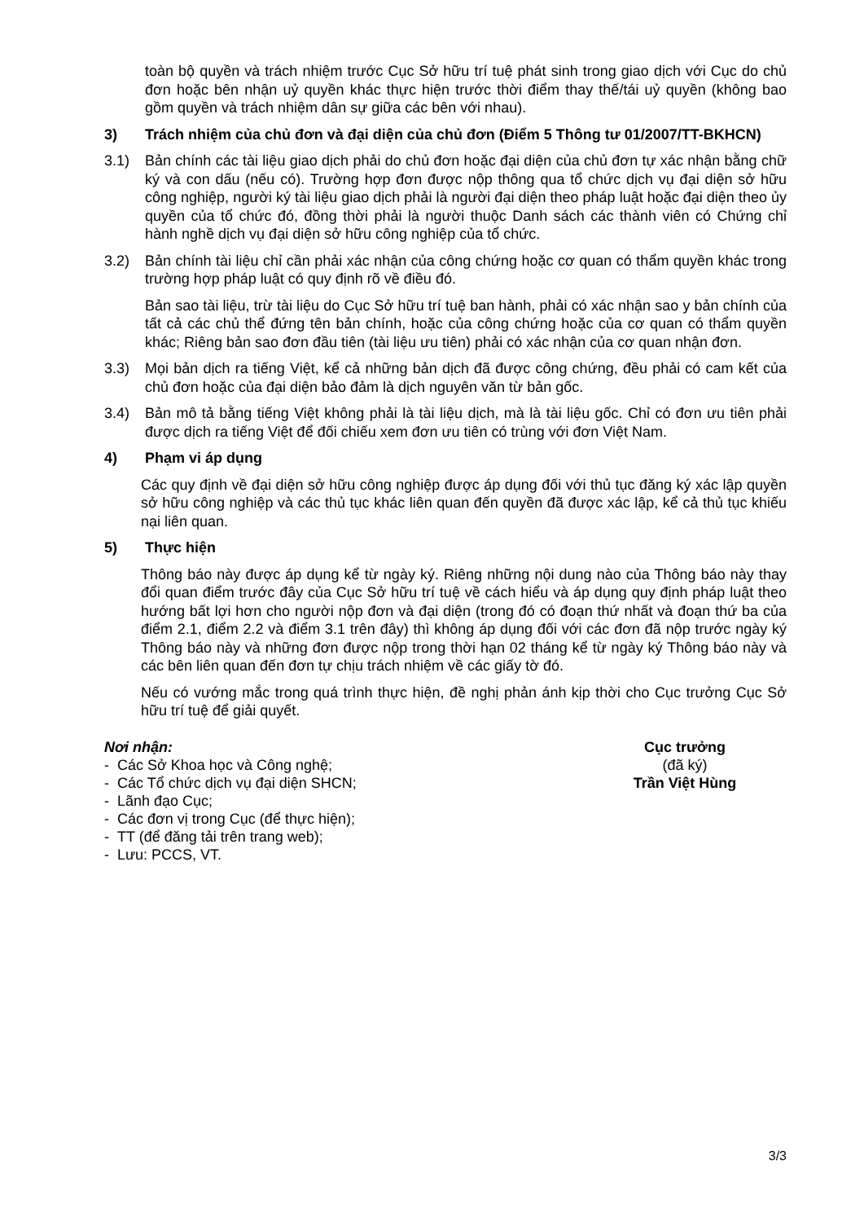toàn bộ quyền và trách nhiệm trước Cục Sở hữu trí tuệ phát sinh trong giao dịch với Cục do chủ đơn hoặc bên nhận uỷ quyền khác thực hiện trước thời điểm thay thế/tái uỷ quyền (không bao gồm quyền và trách nhiệm dân sự giữa các bên với nhau).
3) Trách nhiệm của chủ đơn và đại diện của chủ đơn (Điểm 5 Thông tư 01/2007/TT-BKHCN)
3.1) Bản chính các tài liệu giao dịch phải do chủ đơn hoặc đại diện của chủ đơn tự xác nhận bằng chữ ký và con dấu (nếu có). Trường hợp đơn được nộp thông qua tổ chức dịch vụ đại diện sở hữu công nghiệp, người ký tài liệu giao dịch phải là người đại diện theo pháp luật hoặc đại diện theo ủy quyền của tổ chức đó, đồng thời phải là người thuộc Danh sách các thành viên có Chứng chỉ hành nghề dịch vụ đại diện sở hữu công nghiệp của tổ chức.
3.2) Bản chính tài liệu chỉ cần phải xác nhận của công chứng hoặc cơ quan có thẩm quyền khác trong trường hợp pháp luật có quy định rõ về điều đó.
Bản sao tài liệu, trừ tài liệu do Cục Sở hữu trí tuệ ban hành, phải có xác nhận sao y bản chính của tất cả các chủ thể đứng tên bản chính, hoặc của công chứng hoặc của cơ quan có thẩm quyền khác; Riêng bản sao đơn đầu tiên (tài liệu ưu tiên) phải có xác nhận của cơ quan nhận đơn.
3.3) Mọi bản dịch ra tiếng Việt, kể cả những bản dịch đã được công chứng, đều phải có cam kết của chủ đơn hoặc của đại diện bảo đảm là dịch nguyên văn từ bản gốc.
3.4) Bản mô tả bằng tiếng Việt không phải là tài liệu dịch, mà là tài liệu gốc. Chỉ có đơn ưu tiên phải được dịch ra tiếng Việt để đối chiếu xem đơn ưu tiên có trùng với đơn Việt Nam.
4) Phạm vi áp dụng
Các quy định về đại diện sở hữu công nghiệp được áp dụng đối với thủ tục đăng ký xác lập quyền sở hữu công nghiệp và các thủ tục khác liên quan đến quyền đã được xác lập, kể cả thủ tục khiếu nại liên quan.
5) Thực hiện
Thông báo này được áp dụng kể từ ngày ký. Riêng những nội dung nào của Thông báo này thay đổi quan điểm trước đây của Cục Sở hữu trí tuệ về cách hiểu và áp dụng quy định pháp luật theo hướng bất lợi hơn cho người nộp đơn và đại diện (trong đó có đoạn thứ nhất và đoạn thứ ba của điểm 2.1, điểm 2.2 và điểm 3.1 trên đây) thì không áp dụng đối với các đơn đã nộp trước ngày ký Thông báo này và những đơn được nộp trong thời hạn 02 tháng kể từ ngày ký Thông báo này và các bên liên quan đến đơn tự chịu trách nhiệm về các giấy tờ đó.
Nếu có vướng mắc trong quá trình thực hiện, đề nghị phản ánh kịp thời cho Cục trưởng Cục Sở hữu trí tuệ để giải quyết.
Nơi nhận:
- Các Sở Khoa học và Công nghệ;
- Các Tổ chức dịch vụ đại diện SHCN;
- Lãnh đạo Cục;
- Các đơn vị trong Cục (để thực hiện);
- TT (để đăng tải trên trang web);
- Lưu: PCCS, VT.
Cục trưởng
(đã ký)
Trần Việt Hùng
3/3